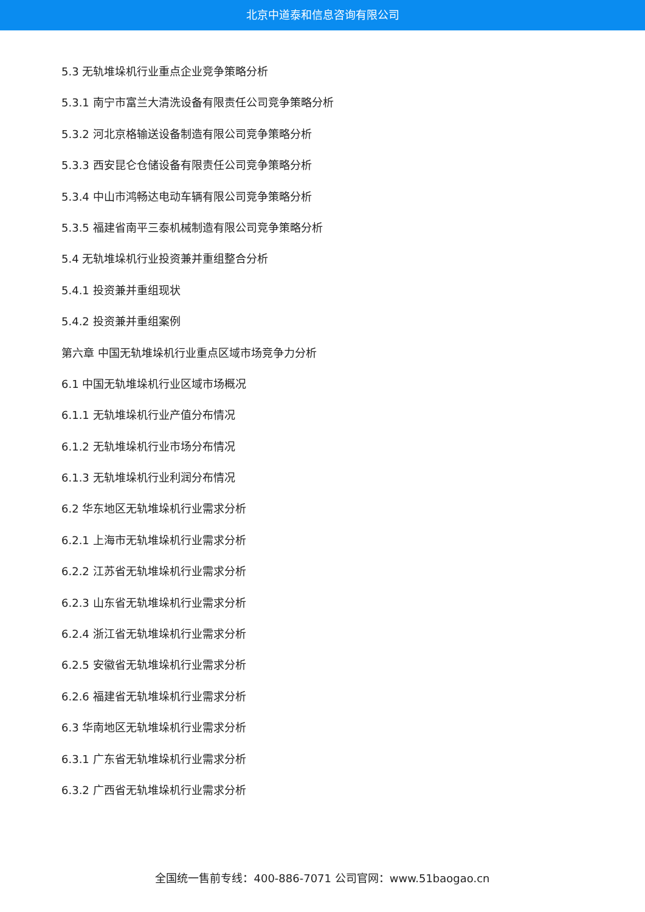北京中道泰和信息咨询有限公司
5.3 无轨堆垛机行业重点企业竞争策略分析
5.3.1 南宁市富兰大清洗设备有限责任公司竞争策略分析
5.3.2 河北京格输送设备制造有限公司竞争策略分析
5.3.3 西安昆仑仓储设备有限责任公司竞争策略分析
5.3.4 中山市鸿畅达电动车辆有限公司竞争策略分析
5.3.5 福建省南平三泰机械制造有限公司竞争策略分析
5.4 无轨堆垛机行业投资兼并重组整合分析
5.4.1 投资兼并重组现状
5.4.2 投资兼并重组案例
第六章 中国无轨堆垛机行业重点区域市场竞争力分析
6.1 中国无轨堆垛机行业区域市场概况
6.1.1 无轨堆垛机行业产值分布情况
6.1.2 无轨堆垛机行业市场分布情况
6.1.3 无轨堆垛机行业利润分布情况
6.2 华东地区无轨堆垛机行业需求分析
6.2.1 上海市无轨堆垛机行业需求分析
6.2.2 江苏省无轨堆垛机行业需求分析
6.2.3 山东省无轨堆垛机行业需求分析
6.2.4 浙江省无轨堆垛机行业需求分析
6.2.5 安徽省无轨堆垛机行业需求分析
6.2.6 福建省无轨堆垛机行业需求分析
6.3 华南地区无轨堆垛机行业需求分析
6.3.1 广东省无轨堆垛机行业需求分析
6.3.2 广西省无轨堆垛机行业需求分析
全国统一售前专线：400-886-7071 公司官网：www.51baogao.cn